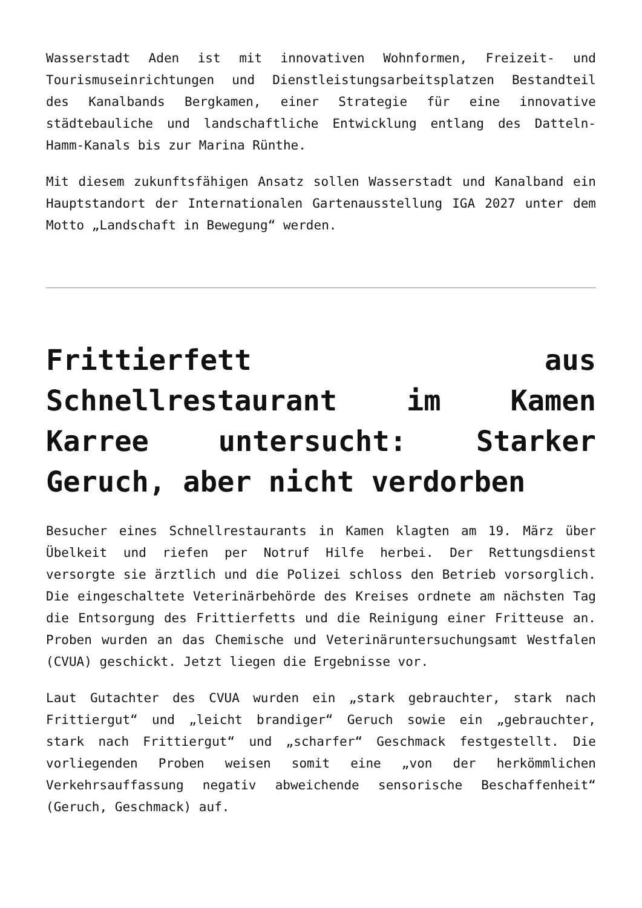Wasserstadt Aden ist mit innovativen Wohnformen, Freizeit- und Tourismuseinrichtungen und Dienstleistungsarbeitsplatzen Bestandteil des Kanalbands Bergkamen, einer Strategie für eine innovative städtebauliche und landschaftliche Entwicklung entlang des Datteln-Hamm-Kanals bis zur Marina Rünthe.
Mit diesem zukunftsfähigen Ansatz sollen Wasserstadt und Kanalband ein Hauptstandort der Internationalen Gartenausstellung IGA 2027 unter dem Motto „Landschaft in Bewegung“ werden.
Frittierfett aus Schnellrestaurant im Kamen Karree untersucht: Starker Geruch, aber nicht verdorben
Besucher eines Schnellrestaurants in Kamen klagten am 19. März über Übelkeit und riefen per Notruf Hilfe herbei. Der Rettungsdienst versorgte sie ärztlich und die Polizei schloss den Betrieb vorsorglich. Die eingeschaltete Veterinärbehörde des Kreises ordnete am nächsten Tag die Entsorgung des Frittierfetts und die Reinigung einer Fritteuse an. Proben wurden an das Chemische und Veterinäruntersuchungsamt Westfalen (CVUA) geschickt. Jetzt liegen die Ergebnisse vor.
Laut Gutachter des CVUA wurden ein „stark gebrauchter, stark nach Frittiergut“ und „leicht brandiger“ Geruch sowie ein „gebrauchter, stark nach Frittiergut“ und „scharfer“ Geschmack festgestellt. Die vorliegenden Proben weisen somit eine „von der herkömmlichen Verkehrsauffassung negativ abweichende sensorische Beschaffenheit“ (Geruch, Geschmack) auf.